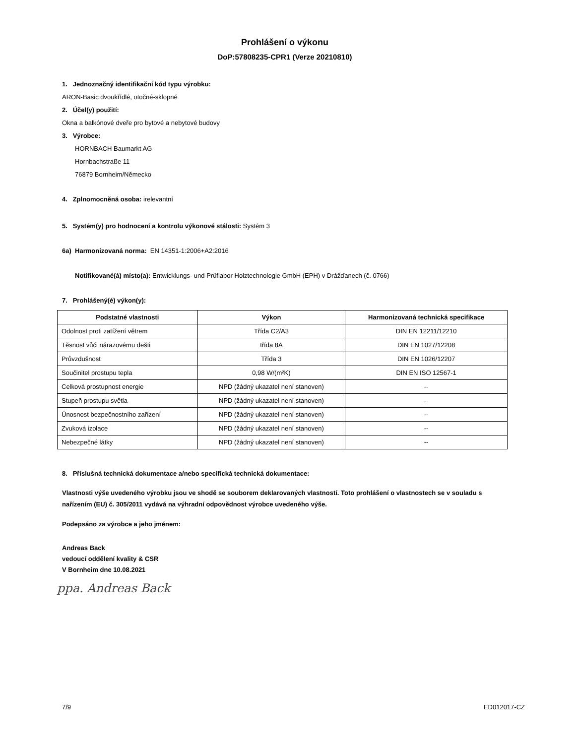Prohlášení o výkonu
DoP:57808235-CPR1 (Verze 20210810)
1. Jednoznačný identifikační kód typu výrobku:
ARON-Basic dvoukřídlé, otočné-sklopné
2. Účel(y) použití:
Okna a balkónové dveře pro bytové a nebytové budovy
3. Výrobce:
HORNBACH Baumarkt AG
Hornbachstraße 11
76879 Bornheim/Německo
4. Zplnomocněná osoba: irelevantní
5. Systém(y) pro hodnocení a kontrolu výkonové stálosti: Systém 3
6a) Harmonizovaná norma: EN 14351-1:2006+A2:2016
Notifikované(á) místo(a): Entwicklungs- und Prüflabor Holztechnologie GmbH (EPH) v Drážďanech (č. 0766)
7. Prohlášený(é) výkon(y):
| Podstatné vlastnosti | Výkon | Harmonizovaná technická specifikace |
| --- | --- | --- |
| Odolnost proti zatížení větrem | Třída C2/A3 | DIN EN 12211/12210 |
| Těsnost vůči nárazovému dešti | třída 8A | DIN EN 1027/12208 |
| Průvzdušnost | Třída 3 | DIN EN 1026/12207 |
| Součinitel prostupu tepla | 0,98 W/(m²K) | DIN EN ISO 12567-1 |
| Celková prostupnost energie | NPD (žádný ukazatel není stanoven) | -- |
| Stupeň prostupu světla | NPD (žádný ukazatel není stanoven) | -- |
| Únosnost bezpečnostního zařízení | NPD (žádný ukazatel není stanoven) | -- |
| Zvuková izolace | NPD (žádný ukazatel není stanoven) | -- |
| Nebezpečné látky | NPD (žádný ukazatel není stanoven) | -- |
8. Příslušná technická dokumentace a/nebo specifická technická dokumentace:
Vlastnosti výše uvedeného výrobku jsou ve shodě se souborem deklarovaných vlastností. Toto prohlášení o vlastnostech se v souladu s nařízením (EU) č. 305/2011 vydává na výhradní odpovědnost výrobce uvedeného výše.
Podepsáno za výrobce a jeho jménem:
Andreas Back
vedoucí oddělení kvality & CSR
V Bornheim dne 10.08.2021
ppa. Andreas Back
7/9 ED012017-CZ